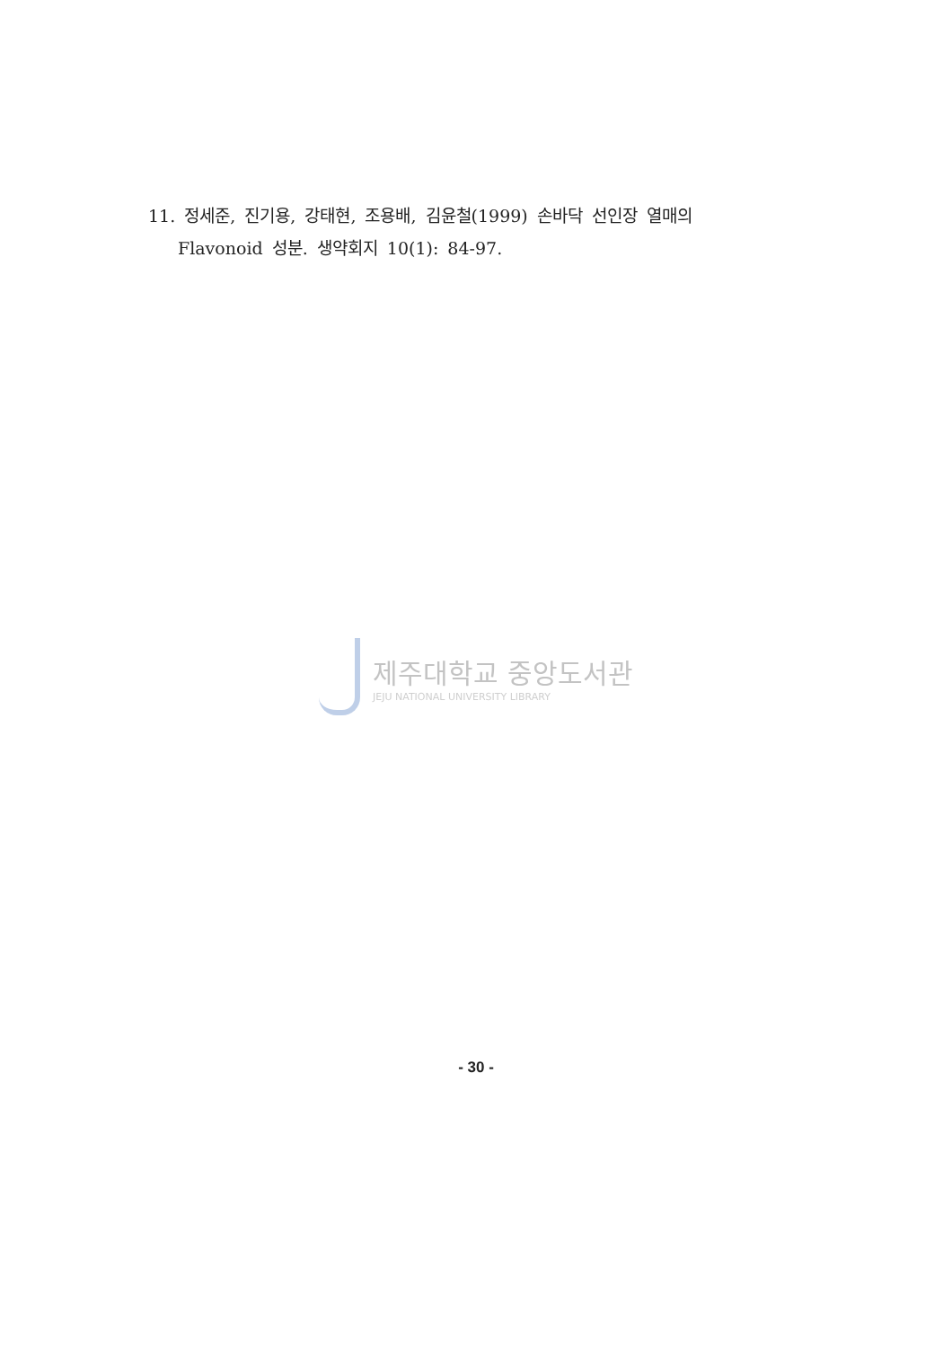11. 정세준, 진기용, 강태현, 조용배, 김윤철(1999) 손바닥 선인장 열매의
Flavonoid 성분. 생약회지 10(1): 84-97.
제주대학교 중앙도서관
JEJU NATIONAL UNIVERSITY LIBRARY
- 30 -